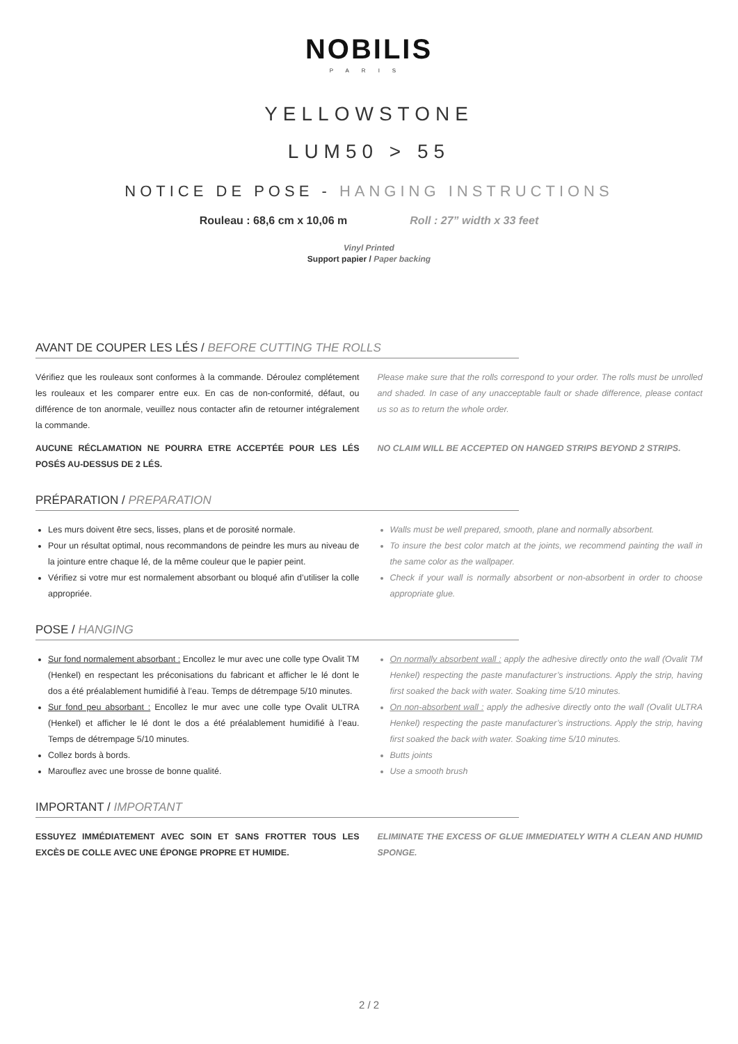NOBILIS
PARIS
YELLOWSTONE
LUM50 > 55
NOTICE DE POSE - HANGING INSTRUCTIONS
Rouleau : 68,6 cm x 10,06 m Roll : 27” width x 33 feet
Vinyl Printed
Support papier / Paper backing
AVANT DE COUPER LES LÉS / BEFORE CUTTING THE ROLLS
Vérifiez que les rouleaux sont conformes à la commande. Déroulez complétement les rouleaux et les comparer entre eux. En cas de non-conformité, défaut, ou différence de ton anormale, veuillez nous contacter afin de retourner intégralement la commande.
Please make sure that the rolls correspond to your order. The rolls must be unrolled and shaded. In case of any unacceptable fault or shade difference, please contact us so as to return the whole order.
AUCUNE RÉCLAMATION NE POURRA ETRE ACCEPTÉE POUR LES LÉS POSÉS AU-DESSUS DE 2 LÉS.
NO CLAIM WILL BE ACCEPTED ON HANGED STRIPS BEYOND 2 STRIPS.
PRÉPARATION / PREPARATION
Les murs doivent être secs, lisses, plans et de porosité normale.
Pour un résultat optimal, nous recommandons de peindre les murs au niveau de la jointure entre chaque lé, de la même couleur que le papier peint.
Vérifiez si votre mur est normalement absorbant ou bloqué afin d’utiliser la colle appropriée.
Walls must be well prepared, smooth, plane and normally absorbent.
To insure the best color match at the joints, we recommend painting the wall in the same color as the wallpaper.
Check if your wall is normally absorbent or non-absorbent in order to choose appropriate glue.
POSE / HANGING
Sur fond normalement absorbant : Encollez le mur avec une colle type Ovalit TM (Henkel) en respectant les préconisations du fabricant et afficher le lé dont le dos a été préalablement humidifié à l’eau. Temps de détrempage 5/10 minutes.
Sur fond peu absorbant : Encollez le mur avec une colle type Ovalit ULTRA (Henkel) et afficher le lé dont le dos a été préalablement humidifié à l’eau. Temps de détrempage 5/10 minutes.
Collez bords à bords.
Marouflez avec une brosse de bonne qualité.
On normally absorbent wall : apply the adhesive directly onto the wall (Ovalit TM Henkel) respecting the paste manufacturer’s instructions. Apply the strip, having first soaked the back with water. Soaking time 5/10 minutes.
On non-absorbent wall : apply the adhesive directly onto the wall (Ovalit ULTRA Henkel) respecting the paste manufacturer’s instructions. Apply the strip, having first soaked the back with water. Soaking time 5/10 minutes.
Butts joints
Use a smooth brush
IMPORTANT / IMPORTANT
ESSUYEZ IMMÉDIATEMENT AVEC SOIN ET SANS FROTTER TOUS LES EXCÈS DE COLLE AVEC UNE ÉPONGE PROPRE ET HUMIDE.
ELIMINATE THE EXCESS OF GLUE IMMEDIATELY WITH A CLEAN AND HUMID SPONGE.
2 / 2